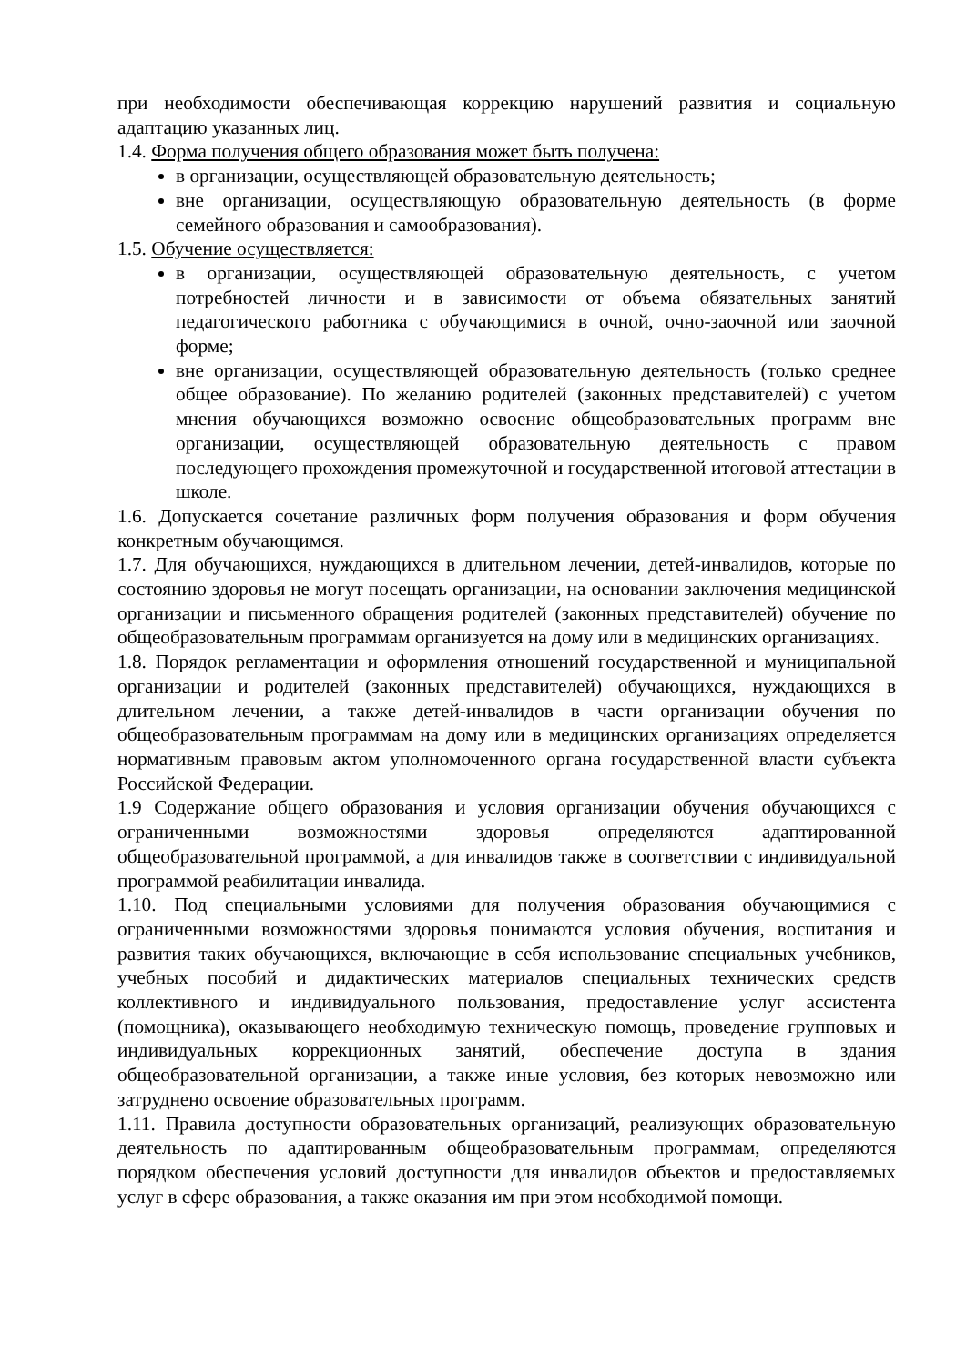при необходимости обеспечивающая коррекцию нарушений развития и социальную адаптацию указанных лиц.
1.4. Форма получения общего образования может быть получена:
в организации, осуществляющей образовательную деятельность;
вне организации, осуществляющую образовательную деятельность (в форме семейного образования и самообразования).
1.5. Обучение осуществляется:
в организации, осуществляющей образовательную деятельность, с учетом потребностей личности и в зависимости от объема обязательных занятий педагогического работника с обучающимися в очной, очно-заочной или заочной форме;
вне организации, осуществляющей образовательную деятельность (только среднее общее образование). По желанию родителей (законных представителей) с учетом мнения обучающихся возможно освоение общеобразовательных программ вне организации, осуществляющей образовательную деятельность с правом последующего прохождения промежуточной и государственной итоговой аттестации в школе.
1.6. Допускается сочетание различных форм получения образования и форм обучения конкретным обучающимся.
1.7. Для обучающихся, нуждающихся в длительном лечении, детей-инвалидов, которые по состоянию здоровья не могут посещать организации, на основании заключения медицинской организации и письменного обращения родителей (законных представителей) обучение по общеобразовательным программам организуется на дому или в медицинских организациях.
1.8. Порядок регламентации и оформления отношений государственной и муниципальной организации и родителей (законных представителей) обучающихся, нуждающихся в длительном лечении, а также детей-инвалидов в части организации обучения по общеобразовательным программам на дому или в медицинских организациях определяется нормативным правовым актом уполномоченного органа государственной власти субъекта Российской Федерации.
1.9 Содержание общего образования и условия организации обучения обучающихся с ограниченными возможностями здоровья определяются адаптированной общеобразовательной программой, а для инвалидов также в соответствии с индивидуальной программой реабилитации инвалида.
1.10. Под специальными условиями для получения образования обучающимися с ограниченными возможностями здоровья понимаются условия обучения, воспитания и развития таких обучающихся, включающие в себя использование специальных учебников, учебных пособий и дидактических материалов специальных технических средств коллективного и индивидуального пользования, предоставление услуг ассистента (помощника), оказывающего необходимую техническую помощь, проведение групповых и индивидуальных коррекционных занятий, обеспечение доступа в здания общеобразовательной организации, а также иные условия, без которых невозможно или затруднено освоение образовательных программ.
1.11. Правила доступности образовательных организаций, реализующих образовательную деятельность по адаптированным общеобразовательным программам, определяются порядком обеспечения условий доступности для инвалидов объектов и предоставляемых услуг в сфере образования, а также оказания им при этом необходимой помощи.